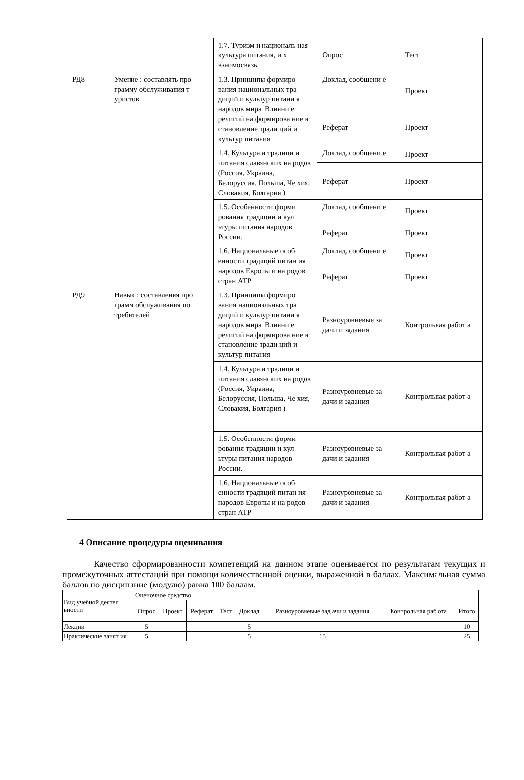| | | 1.7. Туризм и националь ная культура питания, и х взаимосвязь | Опрос | Тест |
| РД8 | Умение : составлять про грамму обслуживания т уристов | 1.3. Принципы формиро вания национальных тра диций и культур питани я народов мира. Влияни е религий на формирова ние и становление тради ций и культур питания | Доклад, сообщени е | Проект |
| | | | Реферат | Проект |
| | | 1.4. Культура и традици и питания славянских на родов (Россия, Украина, Белоруссия, Польша, Че хия, Словакия, Болгария ) | Доклад, сообщени е | Проект |
| | | | Реферат | Проект |
| | | 1.5. Особенности форми рования традиции и кул ьтуры питания народов России. | Доклад, сообщени е | Проект |
| | | | Реферат | Проект |
| | | 1.6. Национальные особ енности традиций питан ия народов Европы и на родов стран АТР | Доклад, сообщени е | Проект |
| | | | Реферат | Проект |
| РД9 | Навык : составления про грамм обслуживания по требителей | 1.3. Принципы формиро вания национальных тра диций и культур питани я народов мира. Влияни е религий на формирова ние и становление тради ций и культур питания | Разноуровневые за дачи и задания | Контрольная работ а |
| | | 1.4. Культура и традици и питания славянских на родов (Россия, Украина, Белоруссия, Польша, Че хия, Словакия, Болгария ) | Разноуровневые за дачи и задания | Контрольная работ а |
| | | 1.5. Особенности форми рования традиции и кул ьтуры питания народов России. | Разноуровневые за дачи и задания | Контрольная работ а |
| | | 1.6. Национальные особ енности традиций питан ия народов Европы и на родов стран АТР | Разноуровневые за дачи и задания | Контрольная работ а |
4 Описание процедуры оценивания
Качество сформированности компетенций на данном этапе оценивается по результатам текущих и промежуточных аттестаций при помощи количественной оценки, выраженной в баллах. Максимальная сумма баллов по дисциплине (модулю) равна 100 баллам.
| Вид учебной деятел ьности | Оценочное средство | | | | | | | |
| --- | --- | --- | --- | --- | --- | --- | --- | --- |
| | Опрос | Проект | Реферат | Тест | Доклад | Разноуровневые зад ачи и задания | Контрольная раб ота | Итого |
| Лекции | 5 | | | | 5 | | | 10 |
| Практические занят ия | 5 | | | | 5 | 15 | | 25 |